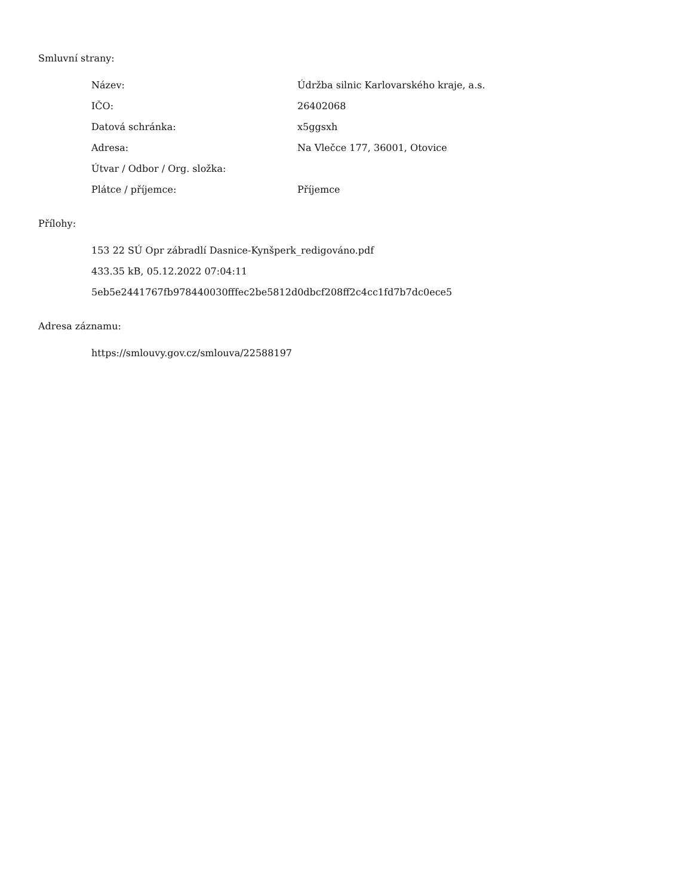Smluvní strany:
| Název: | Údržba silnic Karlovarského kraje, a.s. |
| IČO: | 26402068 |
| Datová schránka: | x5ggsxh |
| Adresa: | Na Vlečce 177, 36001, Otovice |
| Útvar / Odbor / Org. složka: | |
| Plátce / příjemce: | Příjemce |
Přílohy:
153 22 SÚ Opr zábradlí Dasnice-Kynšperk_redigováno.pdf
433.35 kB, 05.12.2022 07:04:11
5eb5e2441767fb978440030fffec2be5812d0dbcf208ff2c4cc1fd7b7dc0ece5
Adresa záznamu:
https://smlouvy.gov.cz/smlouva/22588197